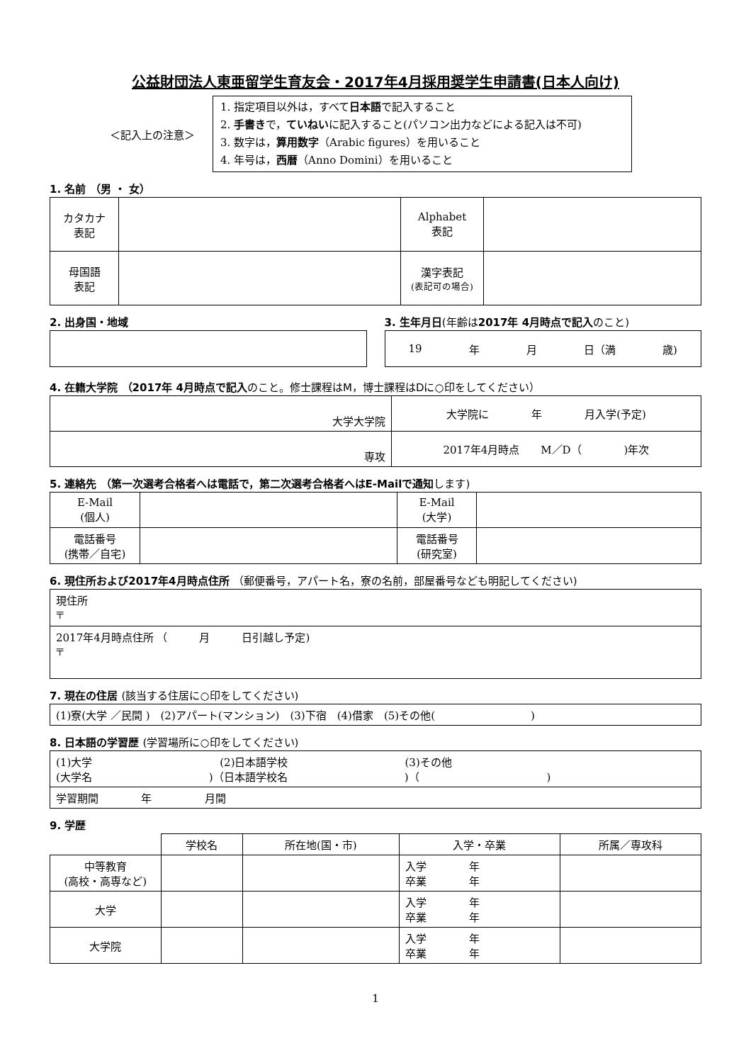公益財団法人東亜留学生育友会・2017年4月採用奨学生申請書(日本人向け)
＜記入上の注意＞
1. 指定項目以外は，すべて日本語で記入すること
2. 手書きで，ていねいに記入すること(パソコン出力などによる記入は不可)
3. 数字は，算用数字（Arabic figures）を用いること
4. 年号は，西暦（Anno Domini）を用いること
1. 名前 （男 ・ 女）
| カタカナ 表記 | | Alphabet 表記 | |
| 母国語 表記 | | 漢字表記 (表記可の場合) | |
2. 出身国・地域 3. 生年月日(年齢は2017年 4月時点で記入のこと)
19 年 月 日（満 歳)
4. 在籍大学院 （2017年 4月時点で記入のこと。修士課程はM，博士課程はDに○印をしてください）
| 大学大学院 | 大学院に 年 月入学(予定) |
| 専攻 | 2017年4月時点 M／D（ )年次 |
5. 連絡先 （第一次選考合格者へは電話で，第二次選考合格者へはE-Mailで通知します)
| E-Mail (個人) | | E-Mail (大学) | |
| 電話番号 (携帯／自宅) | | 電話番号 (研究室) | |
6. 現住所および2017年4月時点住所 （郵便番号，アパート名，寮の名前，部屋番号なども明記してください)
| 現住所 〒 |
| 2017年4月時点住所 （ 月 日引越し予定) 〒 |
7. 現在の住居 (該当する住居に○印をしてください)
| (1)寮(大学 ／民間 ) (2)アパート(マンション) (3)下宿 (4)借家 (5)その他( ) |
8. 日本語の学習歴 (学習場所に○印をしてください)
| (1)大学 (2)日本語学校 (3)その他 (大学名 )（日本語学校名 )（ ) |
| 学習期間 年 月間 |
9. 学歴
| | 学校名 | 所在地(国・市) | 入学・卒業 | 所属／専攻科 |
| 中等教育 (高校・高専など) | | | 入学 年 卒業 年 | |
| 大学 | | | 入学 年 卒業 年 | |
| 大学院 | | | 入学 年 卒業 年 | |
1